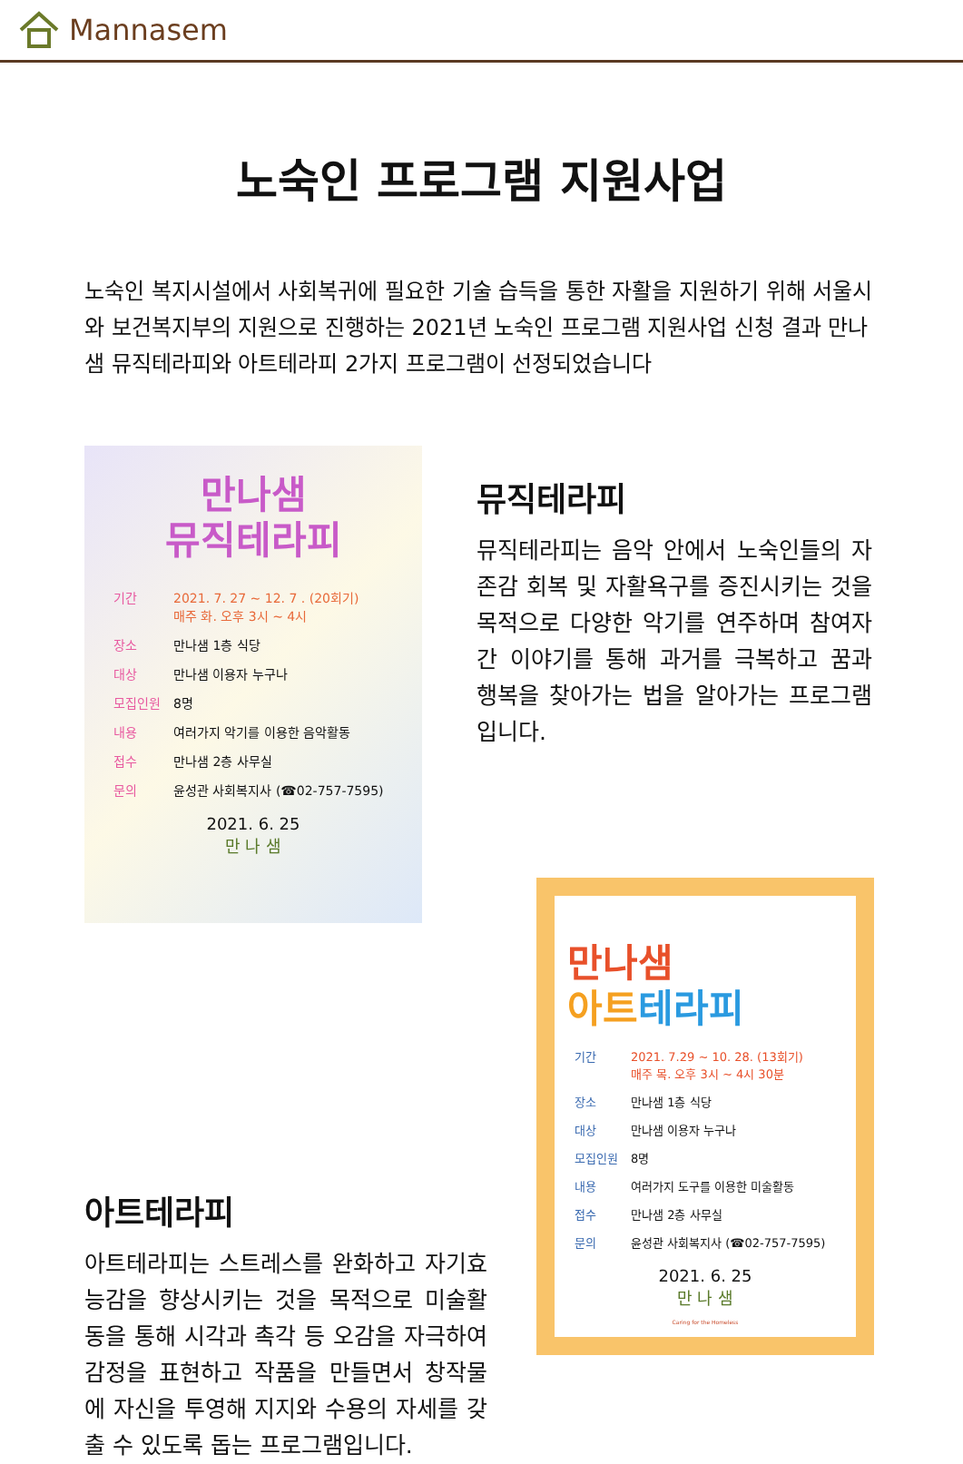Mannasem
노숙인 프로그램 지원사업
노숙인 복지시설에서 사회복귀에 필요한 기술 습득을 통한 자활을 지원하기 위해 서울시와 보건복지부의 지원으로 진행하는 2021년 노숙인 프로그램 지원사업 신청 결과 만나샘 뮤직테라피와 아트테라피 2가지 프로그램이 선정되었습니다
만나샘
뮤직테라피
| 기간 | 2021. 7. 27 ~ 12. 7 . (20회기) 매주 화. 오후 3시 ~ 4시 |
| 장소 | 만나샘 1층 식당 |
| 대상 | 만나샘 이용자 누구나 |
| 모집인원 | 8명 |
| 내용 | 여러가지 악기를 이용한 음악활동 |
| 접수 | 만나샘 2층 사무실 |
| 문의 | 윤성관 사회복지사 (☎02-757-7595) |
2021. 6. 25
만 나 샘
뮤직테라피
뮤직테라피는 음악 안에서 노숙인들의 자존감 회복 및 자활욕구를 증진시키는 것을 목적으로 다양한 악기를 연주하며 참여자 간 이야기를 통해 과거를 극복하고 꿈과 행복을 찾아가는 법을 알아가는 프로그램입니다.
아트테라피
아트테라피는 스트레스를 완화하고 자기효능감을 향상시키는 것을 목적으로 미술활동을 통해 시각과 촉각 등 오감을 자극하여 감정을 표현하고 작품을 만들면서 창작물에 자신을 투영해 지지와 수용의 자세를 갖출 수 있도록 돕는 프로그램입니다.
만나샘
아트 테라피
| 기간 | 2021. 7.29 ~ 10. 28. (13회기) 매주 목. 오후 3시 ~ 4시 30분 |
| 장소 | 만나샘 1층 식당 |
| 대상 | 만나샘 이용자 누구나 |
| 모집인원 | 8명 |
| 내용 | 여러가지 도구를 이용한 미술활동 |
| 접수 | 만나샘 2층 사무실 |
| 문의 | 윤성관 사회복지사 (☎02-757-7595) |
2021. 6. 25
만 나 샘
Caring for the Homeless